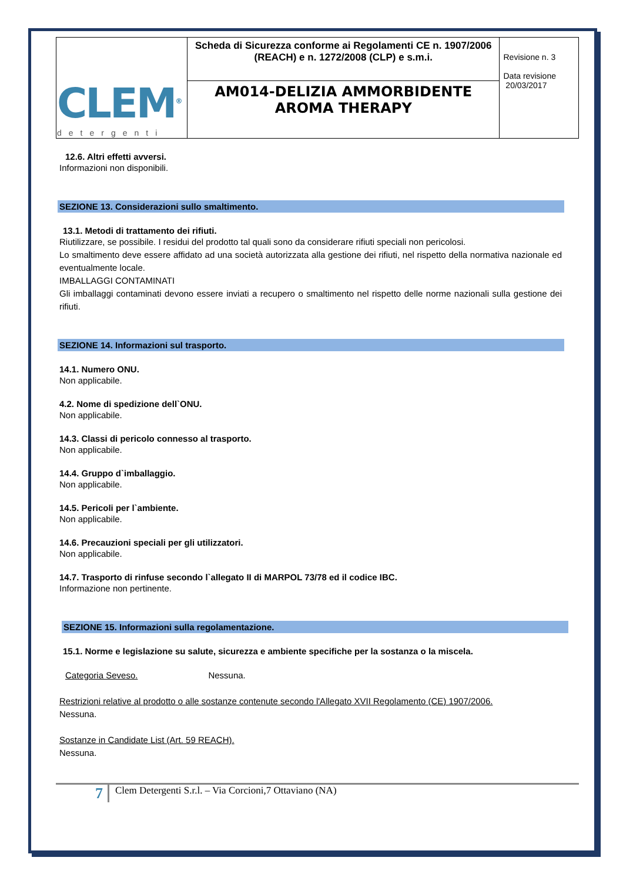| CLEM<sup>®</sup> detergenti | Scheda di Sicurezza conforme ai Regolamenti CE n. 1907/2006 (REACH) e n. 1272/2008 (CLP) e s.m.i. | Revisione n. 3 Data revisione 20/03/2017 |
| | AM014-DELIZIA AMMORBIDENTE AROMA THERAPY | |
12.6. Altri effetti avversi.
Informazioni non disponibili.
SEZIONE 13. Considerazioni sullo smaltimento.
13.1. Metodi di trattamento dei rifiuti.
Riutilizzare, se possibile. I residui del prodotto tal quali sono da considerare rifiuti speciali non pericolosi.
Lo smaltimento deve essere affidato ad una società autorizzata alla gestione dei rifiuti, nel rispetto della normativa nazionale ed eventualmente locale.
IMBALLAGGI CONTAMINATI
Gli imballaggi contaminati devono essere inviati a recupero o smaltimento nel rispetto delle norme nazionali sulla gestione dei rifiuti.
SEZIONE 14. Informazioni sul trasporto.
14.1. Numero ONU.
Non applicabile.
4.2. Nome di spedizione dell`ONU.
Non applicabile.
14.3. Classi di pericolo connesso al trasporto.
Non applicabile.
14.4. Gruppo d`imballaggio.
Non applicabile.
14.5. Pericoli per l`ambiente.
Non applicabile.
14.6. Precauzioni speciali per gli utilizzatori.
Non applicabile.
14.7. Trasporto di rinfuse secondo l`allegato II di MARPOL 73/78 ed il codice IBC.
Informazione non pertinente.
SEZIONE 15. Informazioni sulla regolamentazione.
15.1. Norme e legislazione su salute, sicurezza e ambiente specifiche per la sostanza o la miscela.
Categoria Seveso. Nessuna.
Restrizioni relative al prodotto o alle sostanze contenute secondo l'Allegato XVII Regolamento (CE) 1907/2006.
Nessuna.
Sostanze in Candidate List (Art. 59 REACH).
Nessuna.
7
Clem Detergenti S.r.l. – Via Corcioni,7 Ottaviano (NA)